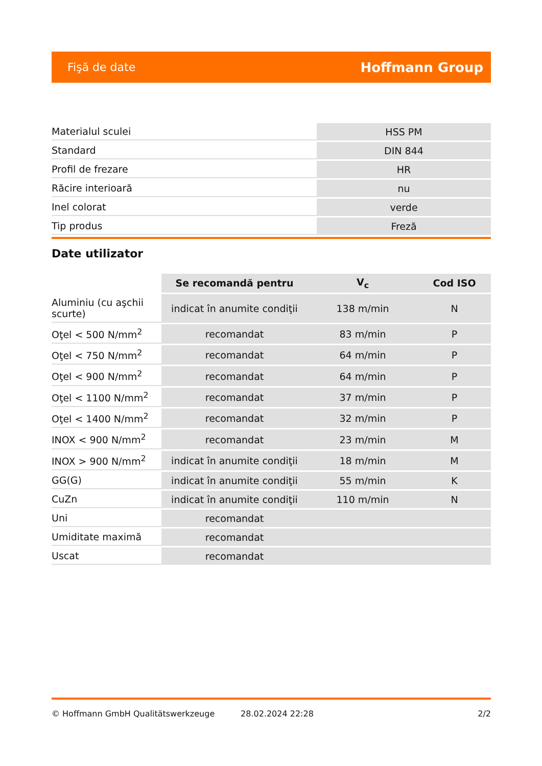Fişă de date Hoffmann Group
| Materialul sculei | HSS PM |
| Standard | DIN 844 |
| Profil de frezare | HR |
| Răcire interioară | nu |
| Inel colorat | verde |
| Tip produs | Freză |
Date utilizator
| | Se recomandă pentru | V<sub>c</sub> | Cod ISO |
| Aluminiu (cu aşchii scurte) | indicat în anumite condiţii | 138 m/min | N |
| Oţel < 500 N/mm<sup>2</sup> | recomandat | 83 m/min | P |
| Oţel < 750 N/mm<sup>2</sup> | recomandat | 64 m/min | P |
| Oţel < 900 N/mm<sup>2</sup> | recomandat | 64 m/min | P |
| Oţel < 1100 N/mm<sup>2</sup> | recomandat | 37 m/min | P |
| Oţel < 1400 N/mm<sup>2</sup> | recomandat | 32 m/min | P |
| INOX < 900 N/mm<sup>2</sup> | recomandat | 23 m/min | M |
| INOX > 900 N/mm<sup>2</sup> | indicat în anumite condiţii | 18 m/min | M |
| GG(G) | indicat în anumite condiţii | 55 m/min | K |
| CuZn | indicat în anumite condiţii | 110 m/min | N |
| Uni | recomandat | | |
| Umiditate maximă | recomandat | | |
| Uscat | recomandat | | |
© Hoffmann GmbH Qualitätswerkzeuge 28.02.2024 22:28 2/2